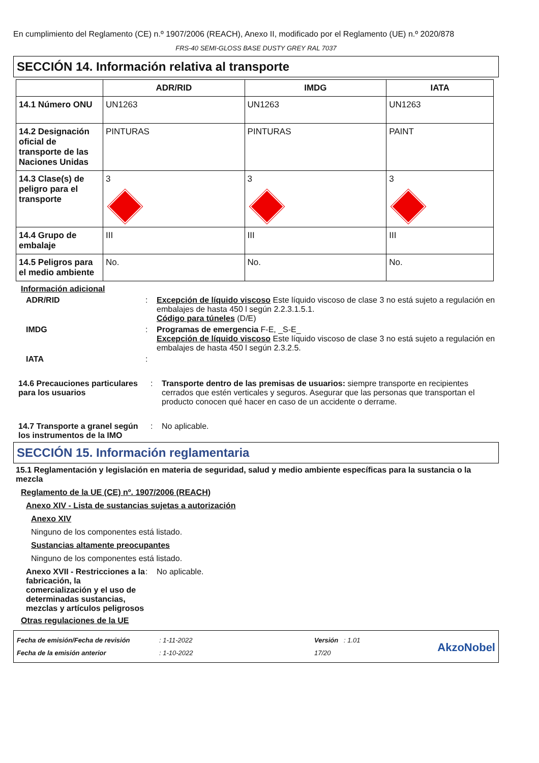En cumplimiento del Reglamento (CE) n.º 1907/2006 (REACH), Anexo II, modificado por el Reglamento (UE) n.º 2020/878
FRS-40 SEMI-GLOSS BASE DUSTY GREY RAL 7037
SECCIÓN 14. Información relativa al transporte
| | ADR/RID | IMDG | IATA |
| --- | --- | --- | --- |
| 14.1 Número ONU | UN1263 | UN1263 | UN1263 |
| 14.2 Designación oficial de transporte de las Naciones Unidas | PINTURAS | PINTURAS | PAINT |
| 14.3 Clase(s) de peligro para el transporte | 3 | 3 | 3 |
| 14.4 Grupo de embalaje | III | III | III |
| 14.5 Peligros para el medio ambiente | No. | No. | No. |
Información adicional
ADR/RID : Excepción de líquido viscoso Este líquido viscoso de clase 3 no está sujeto a regulación en embalajes de hasta 450 l según 2.2.3.1.5.1.
Código para túneles (D/E)
IMDG : Programas de emergencia F-E, _S-E_
Excepción de líquido viscoso Este líquido viscoso de clase 3 no está sujeto a regulación en embalajes de hasta 450 l según 2.3.2.5.
IATA :
14.6 Precauciones particulares para los usuarios
: Transporte dentro de las premisas de usuarios: siempre transporte en recipientes cerrados que estén verticales y seguros. Asegurar que las personas que transportan el producto conocen qué hacer en caso de un accidente o derrame.
14.7 Transporte a granel según los instrumentos de la IMO
: No aplicable.
SECCIÓN 15. Información reglamentaria
15.1 Reglamentación y legislación en materia de seguridad, salud y medio ambiente específicas para la sustancia o la mezcla
Reglamento de la UE (CE) nº. 1907/2006 (REACH)
Anexo XIV - Lista de sustancias sujetas a autorización
Anexo XIV
Ninguno de los componentes está listado.
Sustancias altamente preocupantes
Ninguno de los componentes está listado.
Anexo XVII - Restricciones a la fabricación, la comercialización y el uso de determinadas sustancias, mezclas y artículos peligrosos
: No aplicable.
Otras regulaciones de la UE
Fecha de emisión/Fecha de revisión
Fecha de la emisión anterior
: 1-11-2022
: 1-10-2022
Versión : 1.01
17/20
AkzoNobel